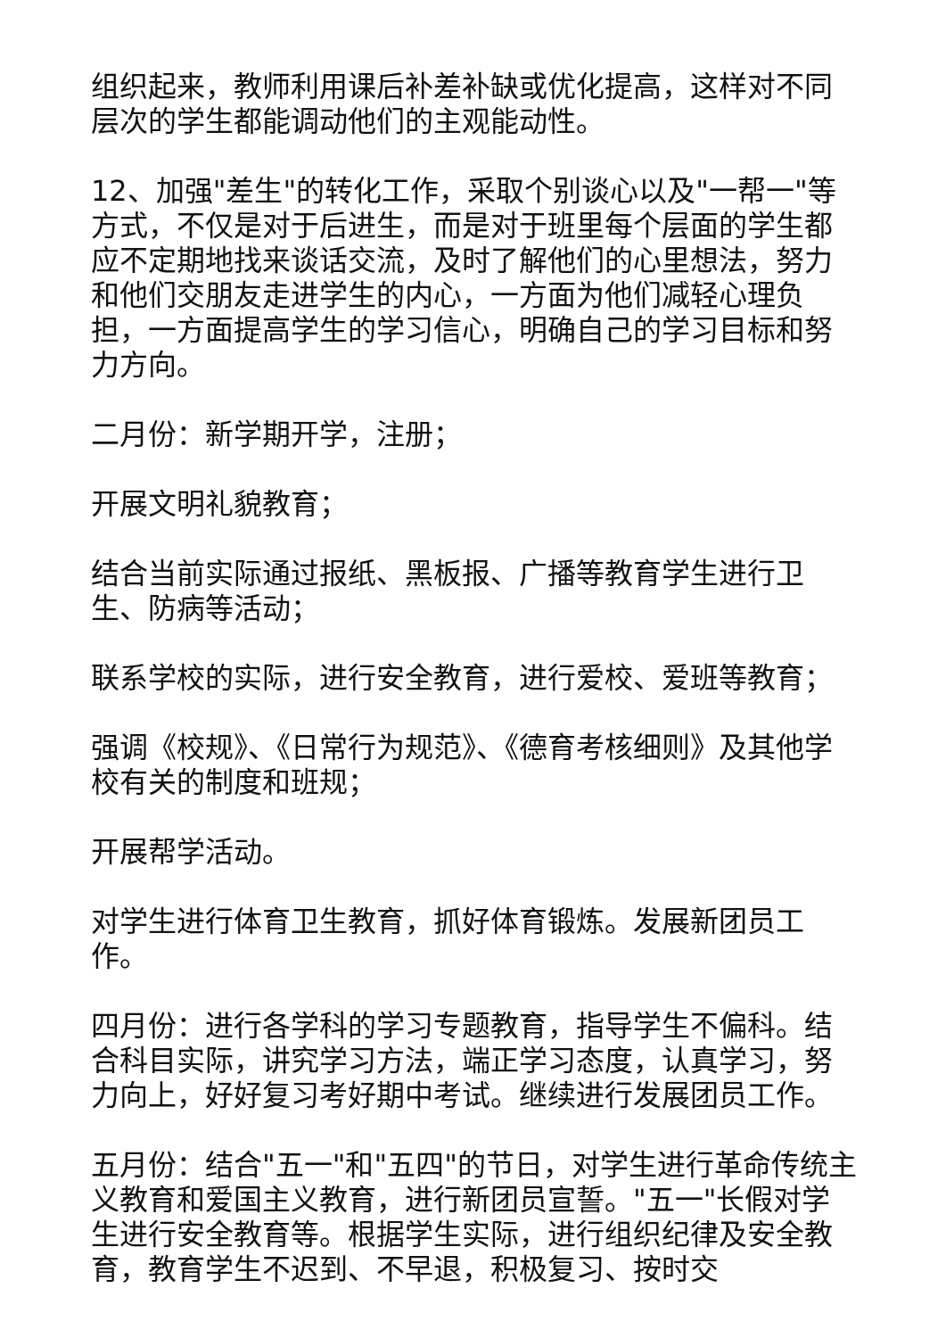组织起来，教师利用课后补差补缺或优化提高，这样对不同层次的学生都能调动他们的主观能动性。
12、加强"差生"的转化工作，采取个别谈心以及"一帮一"等方式，不仅是对于后进生，而是对于班里每个层面的学生都应不定期地找来谈话交流，及时了解他们的心里想法，努力和他们交朋友走进学生的内心，一方面为他们减轻心理负担，一方面提高学生的学习信心，明确自己的学习目标和努力方向。
二月份：新学期开学，注册；
开展文明礼貌教育；
结合当前实际通过报纸、黑板报、广播等教育学生进行卫生、防病等活动；
联系学校的实际，进行安全教育，进行爱校、爱班等教育；
强调《校规》、《日常行为规范》、《德育考核细则》及其他学校有关的制度和班规；
开展帮学活动。
对学生进行体育卫生教育，抓好体育锻炼。发展新团员工作。
四月份：进行各学科的学习专题教育，指导学生不偏科。结合科目实际，讲究学习方法，端正学习态度，认真学习，努力向上，好好复习考好期中考试。继续进行发展团员工作。
五月份：结合"五一"和"五四"的节日，对学生进行革命传统主义教育和爱国主义教育，进行新团员宣誓。"五一"长假对学生进行安全教育等。根据学生实际，进行组织纪律及安全教育，教育学生不迟到、不早退，积极复习、按时交